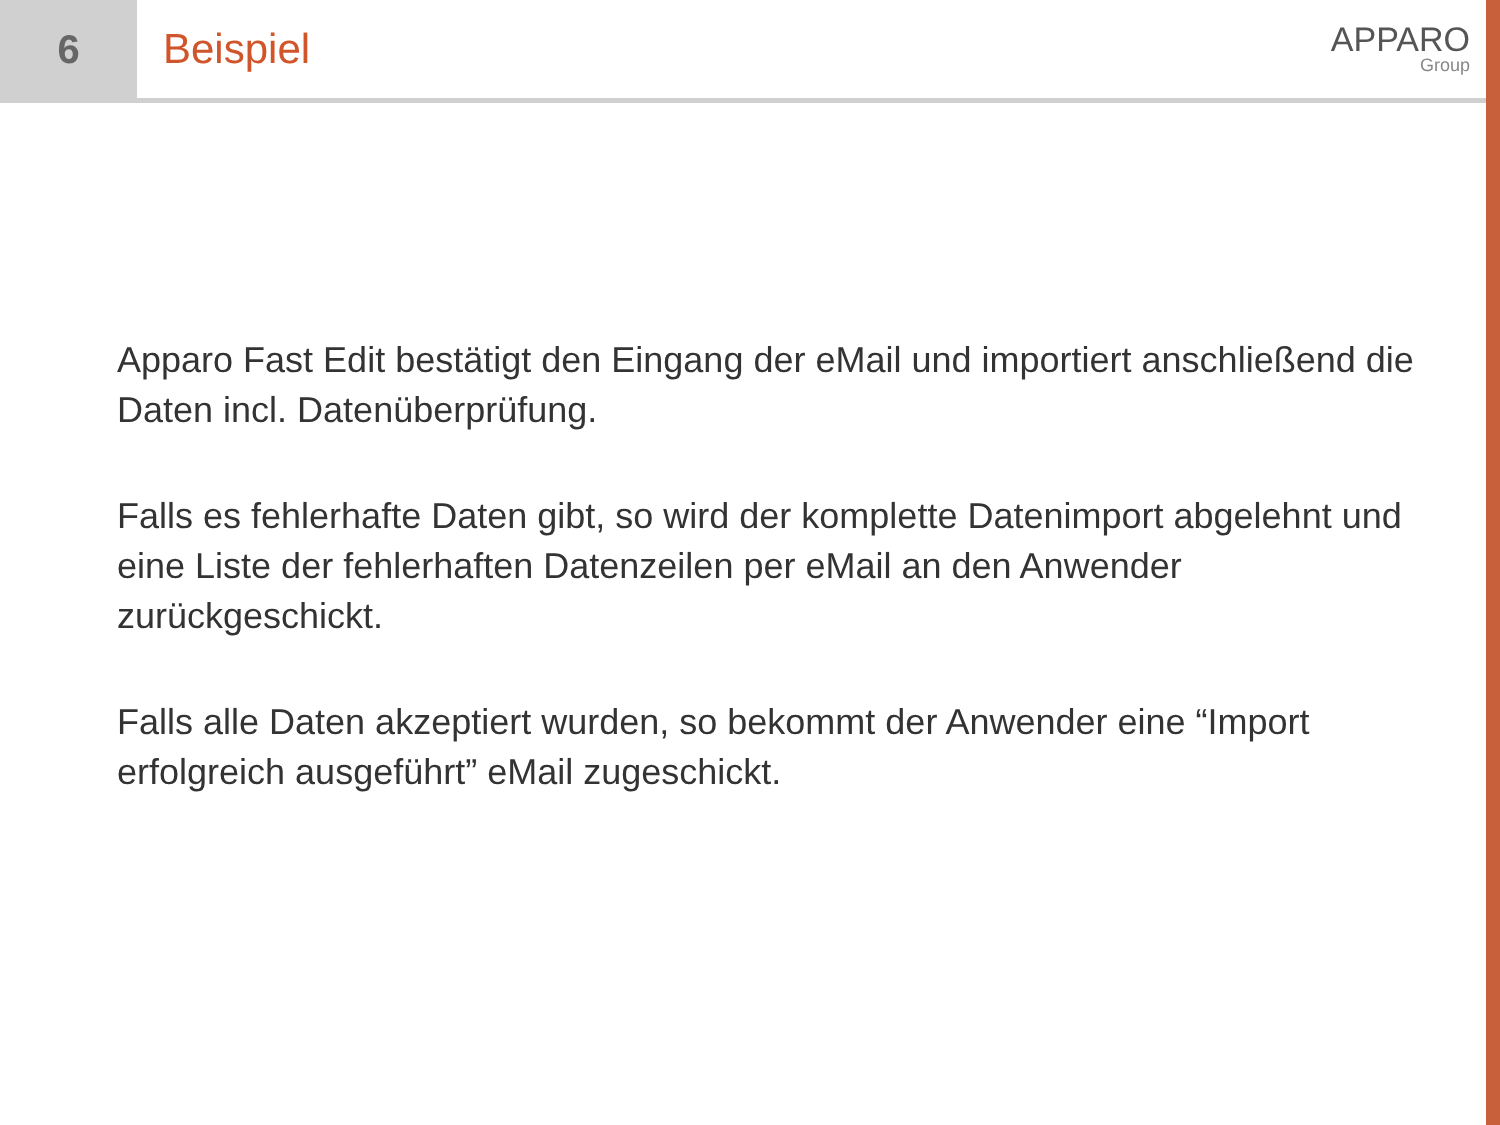6 Beispiel
APPARO
Group
Apparo Fast Edit bestätigt den Eingang der eMail und importiert anschließend die Daten incl. Datenüberprüfung.
Falls es fehlerhafte Daten gibt, so wird der komplette Datenimport abgelehnt und eine Liste der fehlerhaften Datenzeilen per eMail an den Anwender zurückgeschickt.
Falls alle Daten akzeptiert wurden, so bekommt der Anwender eine “Import erfolgreich ausgeführt” eMail zugeschickt.